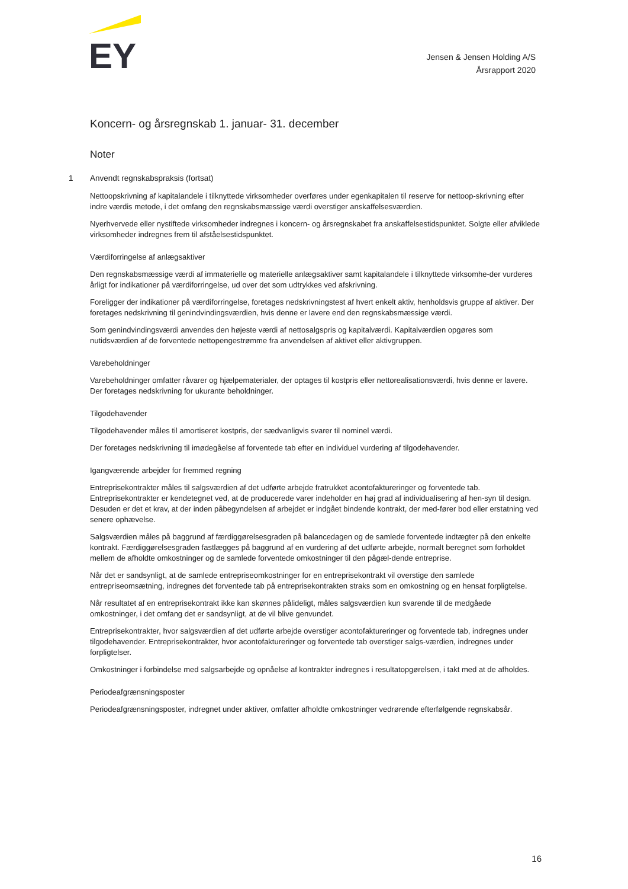EY
Jensen & Jensen Holding A/S
Årsrapport 2020
Koncern- og årsregnskab 1. januar- 31. december
Noter
1 Anvendt regnskabspraksis (fortsat)
Nettoopskrivning af kapitalandele i tilknyttede virksomheder overføres under egenkapitalen til reserve for nettoop-skrivning efter indre værdis metode, i det omfang den regnskabsmæssige værdi overstiger anskaffelsesværdien.
Nyerhvervede eller nystiftede virksomheder indregnes i koncern- og årsregnskabet fra anskaffelsestidspunktet. Solgte eller afviklede virksomheder indregnes frem til afståelsestidspunktet.
Værdiforringelse af anlægsaktiver
Den regnskabsmæssige værdi af immaterielle og materielle anlægsaktiver samt kapitalandele i tilknyttede virksomhe-der vurderes årligt for indikationer på værdiforringelse, ud over det som udtrykkes ved afskrivning.
Foreligger der indikationer på værdiforringelse, foretages nedskrivningstest af hvert enkelt aktiv, henholdsvis gruppe af aktiver. Der foretages nedskrivning til genindvindingsværdien, hvis denne er lavere end den regnskabsmæssige værdi.
Som genindvindingsværdi anvendes den højeste værdi af nettosalgspris og kapitalværdi. Kapitalværdien opgøres som nutidsværdien af de forventede nettopengestrømme fra anvendelsen af aktivet eller aktivgruppen.
Varebeholdninger
Varebeholdninger omfatter råvarer og hjælpematerialer, der optages til kostpris eller nettorealisationsværdi, hvis denne er lavere. Der foretages nedskrivning for ukurante beholdninger.
Tilgodehavender
Tilgodehavender måles til amortiseret kostpris, der sædvanligvis svarer til nominel værdi.
Der foretages nedskrivning til imødegåelse af forventede tab efter en individuel vurdering af tilgodehavender.
Igangværende arbejder for fremmed regning
Entreprisekontrakter måles til salgsværdien af det udførte arbejde fratrukket acontofaktureringer og forventede tab. Entreprisekontrakter er kendetegnet ved, at de producerede varer indeholder en høj grad af individualisering af hen-syn til design. Desuden er det et krav, at der inden påbegyndelsen af arbejdet er indgået bindende kontrakt, der med-fører bod eller erstatning ved senere ophævelse.
Salgsværdien måles på baggrund af færdiggørelsesgraden på balancedagen og de samlede forventede indtægter på den enkelte kontrakt. Færdiggørelsesgraden fastlægges på baggrund af en vurdering af det udførte arbejde, normalt beregnet som forholdet mellem de afholdte omkostninger og de samlede forventede omkostninger til den pågæl-dende entreprise.
Når det er sandsynligt, at de samlede entrepriseomkostninger for en entreprisekontrakt vil overstige den samlede entrepriseomsætning, indregnes det forventede tab på entreprisekontrakten straks som en omkostning og en hensat forpligtelse.
Når resultatet af en entreprisekontrakt ikke kan skønnes pålideligt, måles salgsværdien kun svarende til de medgåede omkostninger, i det omfang det er sandsynligt, at de vil blive genvundet.
Entreprisekontrakter, hvor salgsværdien af det udførte arbejde overstiger acontofaktureringer og forventede tab, indregnes under tilgodehavender. Entreprisekontrakter, hvor acontofaktureringer og forventede tab overstiger salgs-værdien, indregnes under forpligtelser.
Omkostninger i forbindelse med salgsarbejde og opnåelse af kontrakter indregnes i resultatopgørelsen, i takt med at de afholdes.
Periodeafgrænsningsposter
Periodeafgrænsningsposter, indregnet under aktiver, omfatter afholdte omkostninger vedrørende efterfølgende regnskabsår.
16